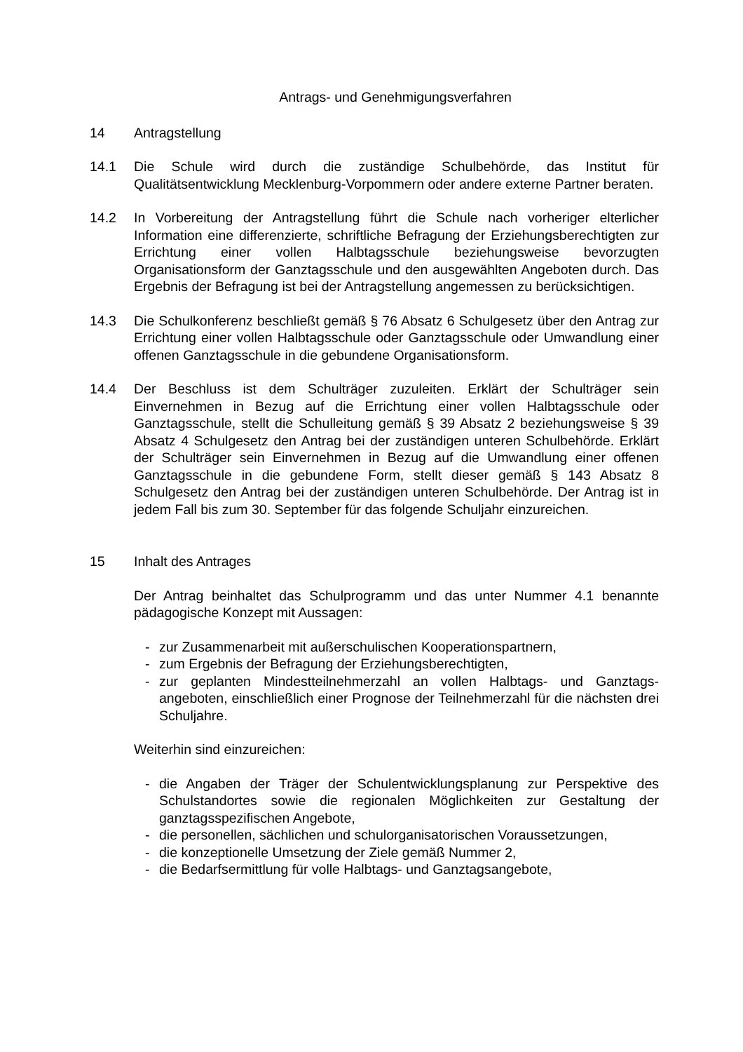Antrags- und Genehmigungsverfahren
14 Antragstellung
14.1 Die Schule wird durch die zuständige Schulbehörde, das Institut für Qualitätsentwicklung Mecklenburg-Vorpommern oder andere externe Partner beraten.
14.2 In Vorbereitung der Antragstellung führt die Schule nach vorheriger elterlicher Information eine differenzierte, schriftliche Befragung der Erziehungsberechtigten zur Errichtung einer vollen Halbtagsschule beziehungsweise bevorzugten Organisationsform der Ganztagsschule und den ausgewählten Angeboten durch. Das Ergebnis der Befragung ist bei der Antragstellung angemessen zu berücksichtigen.
14.3 Die Schulkonferenz beschließt gemäß § 76 Absatz 6 Schulgesetz über den Antrag zur Errichtung einer vollen Halbtagsschule oder Ganztagsschule oder Umwandlung einer offenen Ganztagsschule in die gebundene Organisationsform.
14.4 Der Beschluss ist dem Schulträger zuzuleiten. Erklärt der Schulträger sein Einvernehmen in Bezug auf die Errichtung einer vollen Halbtagsschule oder Ganztagsschule, stellt die Schulleitung gemäß § 39 Absatz 2 beziehungsweise § 39 Absatz 4 Schulgesetz den Antrag bei der zuständigen unteren Schulbehörde. Erklärt der Schulträger sein Einvernehmen in Bezug auf die Umwandlung einer offenen Ganztagsschule in die gebundene Form, stellt dieser gemäß § 143 Absatz 8 Schulgesetz den Antrag bei der zuständigen unteren Schulbehörde. Der Antrag ist in jedem Fall bis zum 30. September für das folgende Schuljahr einzureichen.
15 Inhalt des Antrages
Der Antrag beinhaltet das Schulprogramm und das unter Nummer 4.1 benannte pädagogische Konzept mit Aussagen:
- zur Zusammenarbeit mit außerschulischen Kooperationspartnern,
- zum Ergebnis der Befragung der Erziehungsberechtigten,
- zur geplanten Mindestteilnehmerzahl an vollen Halbtags- und Ganztags­angeboten, einschließlich einer Prognose der Teilnehmerzahl für die nächsten drei Schuljahre.
Weiterhin sind einzureichen:
- die Angaben der Träger der Schulentwicklungsplanung zur Perspektive des Schulstandortes sowie die regionalen Möglichkeiten zur Gestaltung der ganztagsspezifischen Angebote,
- die personellen, sächlichen und schulorganisatorischen Voraussetzungen,
- die konzeptionelle Umsetzung der Ziele gemäß Nummer 2,
- die Bedarfsermittlung für volle Halbtags- und Ganztagsangebote,